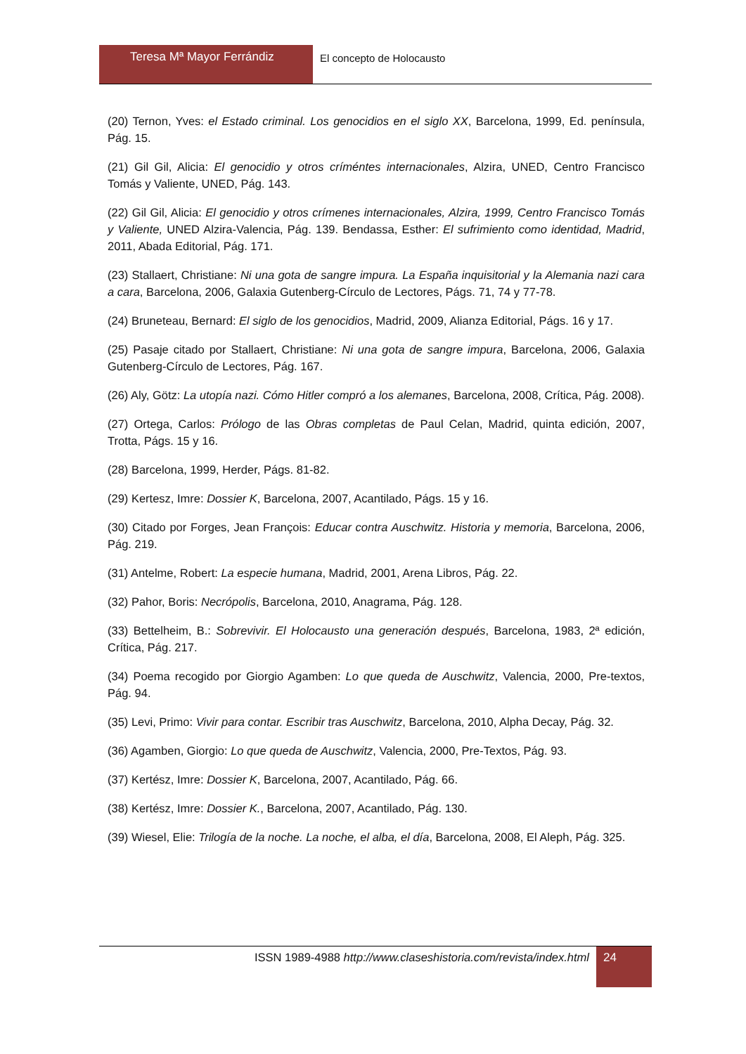Teresa Mª Mayor Ferrándiz
El concepto de Holocausto
(20) Ternon, Yves: el Estado criminal. Los genocidios en el siglo XX, Barcelona, 1999, Ed. península, Pág. 15.
(21) Gil Gil, Alicia: El genocidio y otros críméntes internacionales, Alzira, UNED, Centro Francisco Tomás y Valiente, UNED, Pág. 143.
(22) Gil Gil, Alicia: El genocidio y otros crímenes internacionales, Alzira, 1999, Centro Francisco Tomás y Valiente, UNED Alzira-Valencia, Pág. 139. Bendassa, Esther: El sufrimiento como identidad, Madrid, 2011, Abada Editorial, Pág. 171.
(23) Stallaert, Christiane: Ni una gota de sangre impura. La España inquisitorial y la Alemania nazi cara a cara, Barcelona, 2006, Galaxia Gutenberg-Círculo de Lectores, Págs. 71, 74 y 77-78.
(24) Bruneteau, Bernard: El siglo de los genocidios, Madrid, 2009, Alianza Editorial, Págs. 16 y 17.
(25) Pasaje citado por Stallaert, Christiane: Ni una gota de sangre impura, Barcelona, 2006, Galaxia Gutenberg-Círculo de Lectores, Pág. 167.
(26) Aly, Götz: La utopía nazi. Cómo Hitler compró a los alemanes, Barcelona, 2008, Crítica, Pág. 2008).
(27) Ortega, Carlos: Prólogo de las Obras completas de Paul Celan, Madrid, quinta edición, 2007, Trotta, Págs. 15 y 16.
(28) Barcelona, 1999, Herder, Págs. 81-82.
(29) Kertesz, Imre: Dossier K, Barcelona, 2007, Acantilado, Págs. 15 y 16.
(30) Citado por Forges, Jean François: Educar contra Auschwitz. Historia y memoria, Barcelona, 2006, Pág. 219.
(31) Antelme, Robert: La especie humana, Madrid, 2001, Arena Libros, Pág. 22.
(32) Pahor, Boris: Necrópolis, Barcelona, 2010, Anagrama, Pág. 128.
(33) Bettelheim, B.: Sobrevivir. El Holocausto una generación después, Barcelona, 1983, 2ª edición, Crítica, Pág. 217.
(34) Poema recogido por Giorgio Agamben: Lo que queda de Auschwitz, Valencia, 2000, Pre-textos, Pág. 94.
(35) Levi, Primo: Vivir para contar. Escribir tras Auschwitz, Barcelona, 2010, Alpha Decay, Pág. 32.
(36) Agamben, Giorgio: Lo que queda de Auschwitz, Valencia, 2000, Pre-Textos, Pág. 93.
(37) Kertész, Imre: Dossier K, Barcelona, 2007, Acantilado, Pág. 66.
(38) Kertész, Imre: Dossier K., Barcelona, 2007, Acantilado, Pág. 130.
(39) Wiesel, Elie: Trilogía de la noche. La noche, el alba, el día, Barcelona, 2008, El Aleph, Pág. 325.
ISSN 1989-4988 http://www.claseshistoria.com/revista/index.html
24